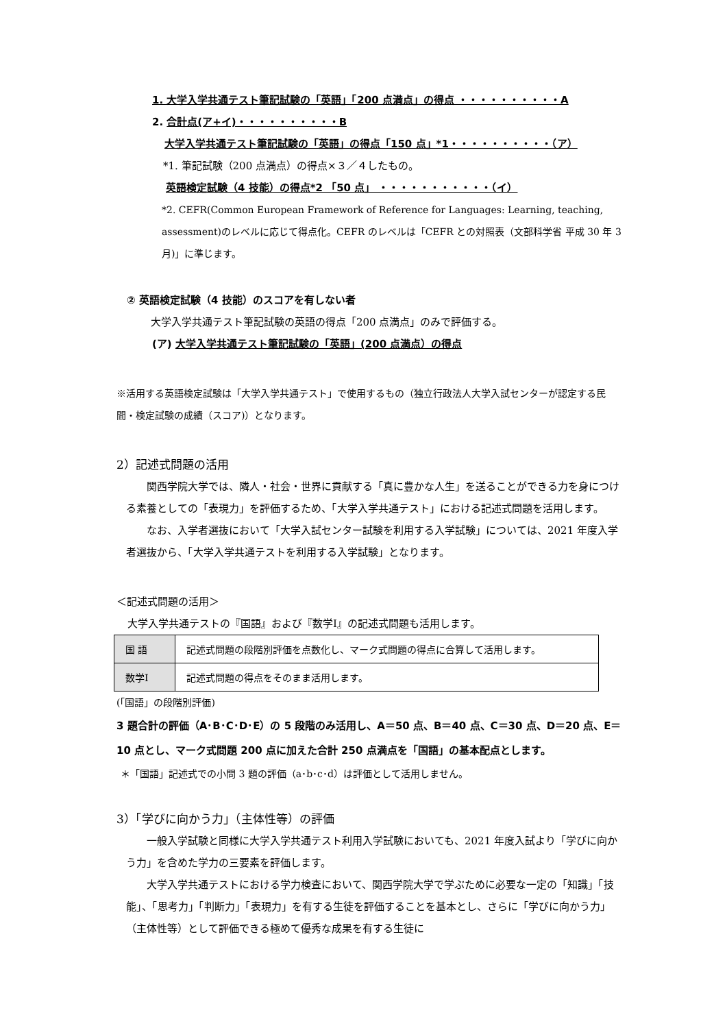1. 大学入学共通テスト筆記試験の「英語」「200 点満点」の得点 ・・・・・・・・・・A
2. 合計点(ア+イ)・・・・・・・・・・B
大学入学共通テスト筆記試験の「英語」の得点「150 点」*1・・・・・・・・・・（ア）
*1. 筆記試験（200 点満点）の得点×３／４したもの。
英語検定試験（4 技能）の得点*2 「50 点」 ・・・・・・・・・・・（イ）
*2. CEFR(Common European Framework of Reference for Languages: Learning, teaching, assessment)のレベルに応じて得点化。CEFR のレベルは「CEFR との対照表（文部科学省 平成 30 年 3 月)」に準じます。
② 英語検定試験（4 技能）のスコアを有しない者
大学入学共通テスト筆記試験の英語の得点「200 点満点」のみで評価する。
(ア) 大学入学共通テスト筆記試験の「英語」(200 点満点）の得点
※活用する英語検定試験は「大学入学共通テスト」で使用するもの（独立行政法人大学入試センターが認定する民間・検定試験の成績（スコア)）となります。
2）記述式問題の活用
関西学院大学では、隣人・社会・世界に貢献する「真に豊かな人生」を送ることができる力を身につける素養としての「表現力」を評価するため、「大学入学共通テスト」における記述式問題を活用します。
なお、入学者選抜において「大学入試センター試験を利用する入学試験」については、2021 年度入学者選抜から、「大学入学共通テストを利用する入学試験」となります。
＜記述式問題の活用＞
大学入学共通テストの『国語』および『数学Ⅰ』の記述式問題も活用します。
| 国 語 | 記述式問題の段階別評価を点数化し、マーク式問題の得点に合算して活用します。 |
| 数学Ⅰ | 記述式問題の得点をそのまま活用します。 |
(「国語」の段階別評価)
3 題合計の評価（A･B･C･D･E）の 5 段階のみ活用し、A＝50 点、B＝40 点、C＝30 点、D＝20 点、E＝10 点とし、マーク式問題 200 点に加えた合計 250 点満点を「国語」の基本配点とします。
＊「国語」記述式での小問 3 題の評価（a･b･c･d）は評価として活用しません。
3）「学びに向かう力」（主体性等）の評価
一般入学試験と同様に大学入学共通テスト利用入学試験においても、2021 年度入試より「学びに向かう力」を含めた学力の三要素を評価します。
大学入学共通テストにおける学力検査において、関西学院大学で学ぶために必要な一定の「知識」「技能」、「思考力」「判断力」「表現力」を有する生徒を評価することを基本とし、さらに「学びに向かう力」（主体性等）として評価できる極めて優秀な成果を有する生徒に